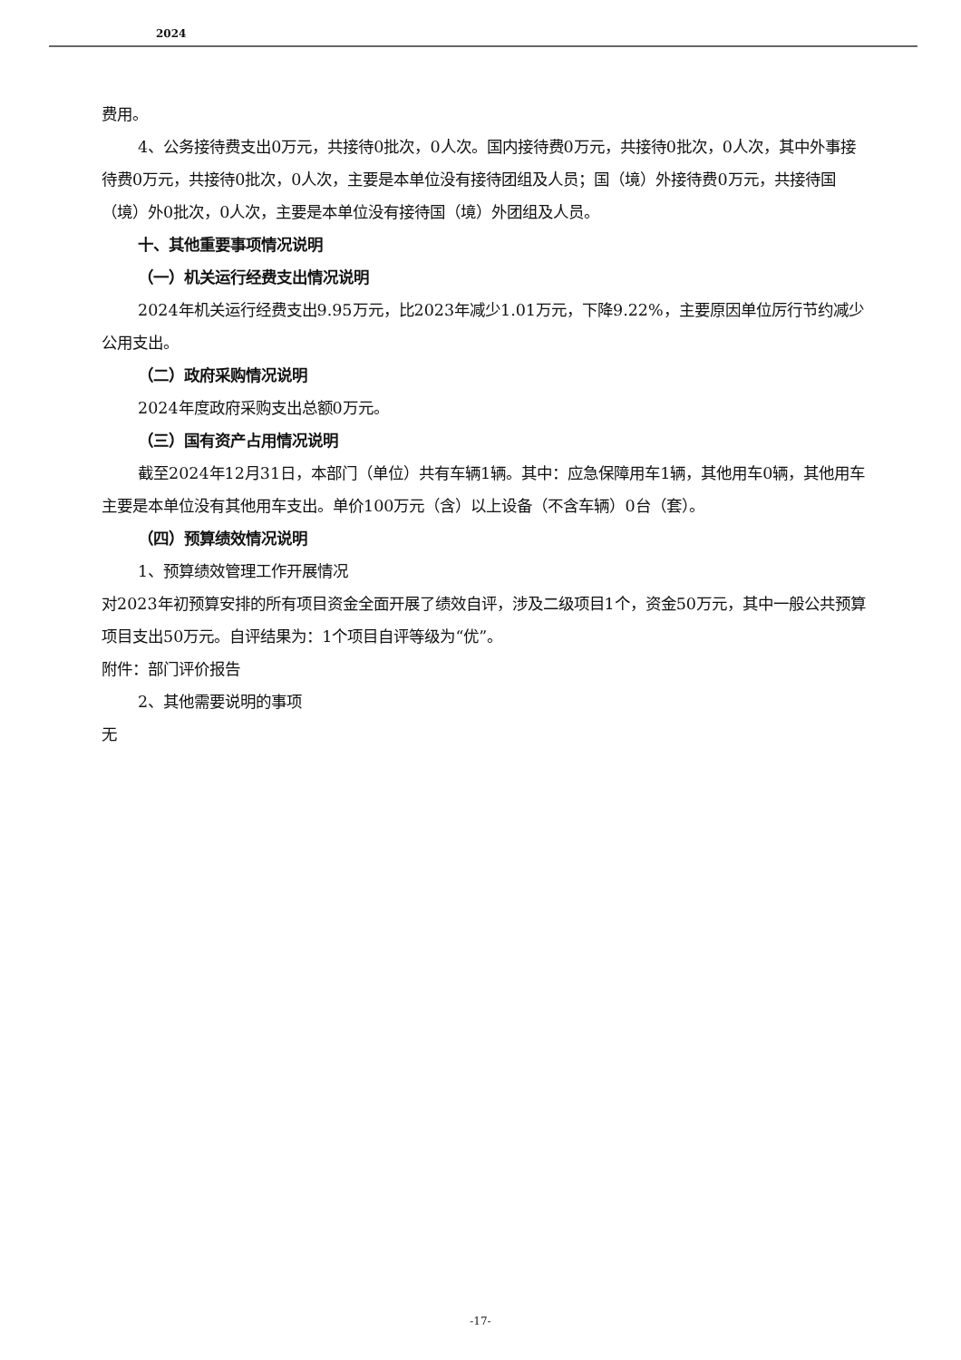2024
费用。
4、公务接待费支出0万元，共接待0批次，0人次。国内接待费0万元，共接待0批次，0人次，其中外事接待费0万元，共接待0批次，0人次，主要是本单位没有接待团组及人员；国（境）外接待费0万元，共接待国（境）外0批次，0人次，主要是本单位没有接待国（境）外团组及人员。
十、其他重要事项情况说明
（一）机关运行经费支出情况说明
2024年机关运行经费支出9.95万元，比2023年减少1.01万元，下降9.22%，主要原因单位厉行节约减少公用支出。
（二）政府采购情况说明
2024年度政府采购支出总额0万元。
（三）国有资产占用情况说明
截至2024年12月31日，本部门（单位）共有车辆1辆。其中：应急保障用车1辆，其他用车0辆，其他用车主要是本单位没有其他用车支出。单价100万元（含）以上设备（不含车辆）0台（套）。
（四）预算绩效情况说明
1、预算绩效管理工作开展情况
对2023年初预算安排的所有项目资金全面开展了绩效自评，涉及二级项目1个，资金50万元，其中一般公共预算项目支出50万元。自评结果为：1个项目自评等级为“优”。
附件：部门评价报告
2、其他需要说明的事项
无
-17-